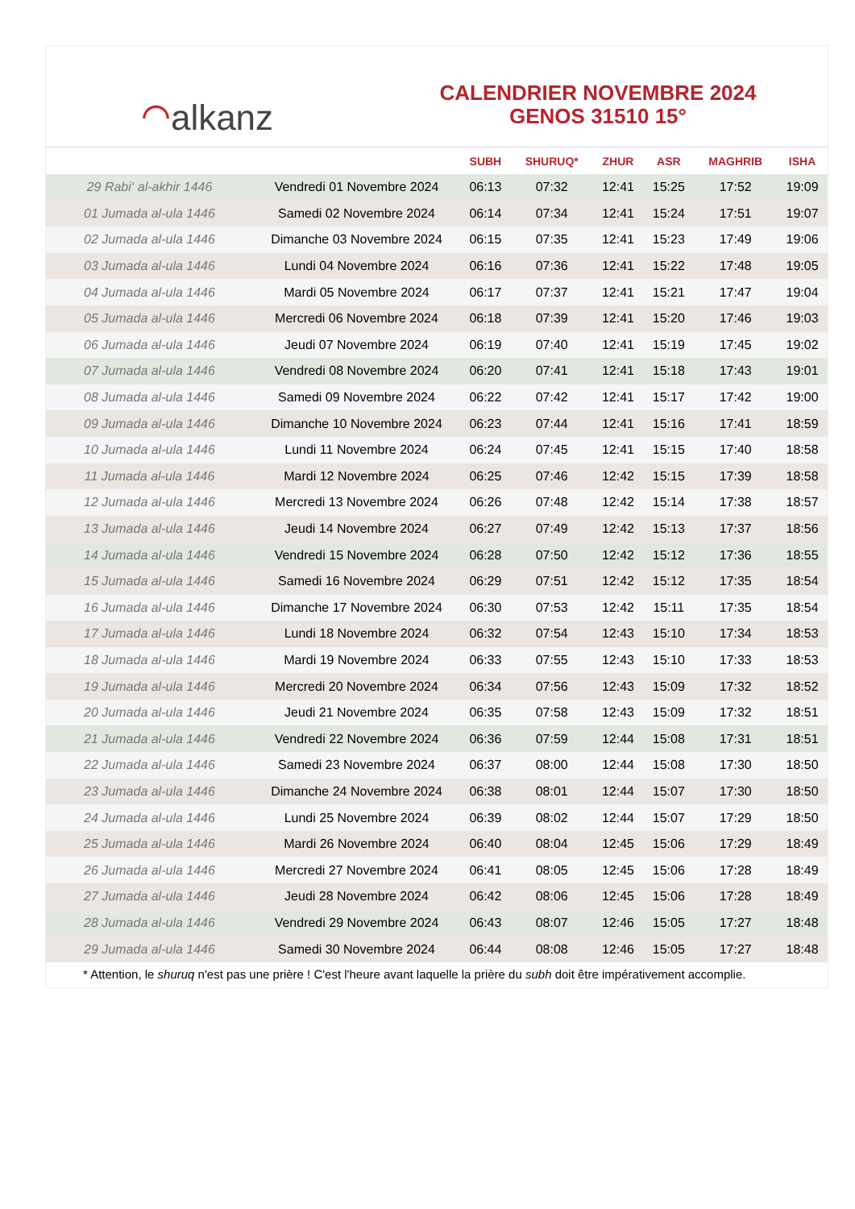⌒ alkanz
CALENDRIER NOVEMBRE 2024
GENOS 31510 15°
| | | SUBH | SHURUQ* | ZHUR | ASR | MAGHRIB | ISHA |
| --- | --- | --- | --- | --- | --- | --- | --- |
| 29 Rabi‘ al-akhir 1446 | Vendredi 01 Novembre 2024 | 06:13 | 07:32 | 12:41 | 15:25 | 17:52 | 19:09 |
| 01 Jumada al-ula 1446 | Samedi 02 Novembre 2024 | 06:14 | 07:34 | 12:41 | 15:24 | 17:51 | 19:07 |
| 02 Jumada al-ula 1446 | Dimanche 03 Novembre 2024 | 06:15 | 07:35 | 12:41 | 15:23 | 17:49 | 19:06 |
| 03 Jumada al-ula 1446 | Lundi 04 Novembre 2024 | 06:16 | 07:36 | 12:41 | 15:22 | 17:48 | 19:05 |
| 04 Jumada al-ula 1446 | Mardi 05 Novembre 2024 | 06:17 | 07:37 | 12:41 | 15:21 | 17:47 | 19:04 |
| 05 Jumada al-ula 1446 | Mercredi 06 Novembre 2024 | 06:18 | 07:39 | 12:41 | 15:20 | 17:46 | 19:03 |
| 06 Jumada al-ula 1446 | Jeudi 07 Novembre 2024 | 06:19 | 07:40 | 12:41 | 15:19 | 17:45 | 19:02 |
| 07 Jumada al-ula 1446 | Vendredi 08 Novembre 2024 | 06:20 | 07:41 | 12:41 | 15:18 | 17:43 | 19:01 |
| 08 Jumada al-ula 1446 | Samedi 09 Novembre 2024 | 06:22 | 07:42 | 12:41 | 15:17 | 17:42 | 19:00 |
| 09 Jumada al-ula 1446 | Dimanche 10 Novembre 2024 | 06:23 | 07:44 | 12:41 | 15:16 | 17:41 | 18:59 |
| 10 Jumada al-ula 1446 | Lundi 11 Novembre 2024 | 06:24 | 07:45 | 12:41 | 15:15 | 17:40 | 18:58 |
| 11 Jumada al-ula 1446 | Mardi 12 Novembre 2024 | 06:25 | 07:46 | 12:42 | 15:15 | 17:39 | 18:58 |
| 12 Jumada al-ula 1446 | Mercredi 13 Novembre 2024 | 06:26 | 07:48 | 12:42 | 15:14 | 17:38 | 18:57 |
| 13 Jumada al-ula 1446 | Jeudi 14 Novembre 2024 | 06:27 | 07:49 | 12:42 | 15:13 | 17:37 | 18:56 |
| 14 Jumada al-ula 1446 | Vendredi 15 Novembre 2024 | 06:28 | 07:50 | 12:42 | 15:12 | 17:36 | 18:55 |
| 15 Jumada al-ula 1446 | Samedi 16 Novembre 2024 | 06:29 | 07:51 | 12:42 | 15:12 | 17:35 | 18:54 |
| 16 Jumada al-ula 1446 | Dimanche 17 Novembre 2024 | 06:30 | 07:53 | 12:42 | 15:11 | 17:35 | 18:54 |
| 17 Jumada al-ula 1446 | Lundi 18 Novembre 2024 | 06:32 | 07:54 | 12:43 | 15:10 | 17:34 | 18:53 |
| 18 Jumada al-ula 1446 | Mardi 19 Novembre 2024 | 06:33 | 07:55 | 12:43 | 15:10 | 17:33 | 18:53 |
| 19 Jumada al-ula 1446 | Mercredi 20 Novembre 2024 | 06:34 | 07:56 | 12:43 | 15:09 | 17:32 | 18:52 |
| 20 Jumada al-ula 1446 | Jeudi 21 Novembre 2024 | 06:35 | 07:58 | 12:43 | 15:09 | 17:32 | 18:51 |
| 21 Jumada al-ula 1446 | Vendredi 22 Novembre 2024 | 06:36 | 07:59 | 12:44 | 15:08 | 17:31 | 18:51 |
| 22 Jumada al-ula 1446 | Samedi 23 Novembre 2024 | 06:37 | 08:00 | 12:44 | 15:08 | 17:30 | 18:50 |
| 23 Jumada al-ula 1446 | Dimanche 24 Novembre 2024 | 06:38 | 08:01 | 12:44 | 15:07 | 17:30 | 18:50 |
| 24 Jumada al-ula 1446 | Lundi 25 Novembre 2024 | 06:39 | 08:02 | 12:44 | 15:07 | 17:29 | 18:50 |
| 25 Jumada al-ula 1446 | Mardi 26 Novembre 2024 | 06:40 | 08:04 | 12:45 | 15:06 | 17:29 | 18:49 |
| 26 Jumada al-ula 1446 | Mercredi 27 Novembre 2024 | 06:41 | 08:05 | 12:45 | 15:06 | 17:28 | 18:49 |
| 27 Jumada al-ula 1446 | Jeudi 28 Novembre 2024 | 06:42 | 08:06 | 12:45 | 15:06 | 17:28 | 18:49 |
| 28 Jumada al-ula 1446 | Vendredi 29 Novembre 2024 | 06:43 | 08:07 | 12:46 | 15:05 | 17:27 | 18:48 |
| 29 Jumada al-ula 1446 | Samedi 30 Novembre 2024 | 06:44 | 08:08 | 12:46 | 15:05 | 17:27 | 18:48 |
* Attention, le shuruq n'est pas une prière ! C'est l'heure avant laquelle la prière du subh doit être impérativement accomplie.